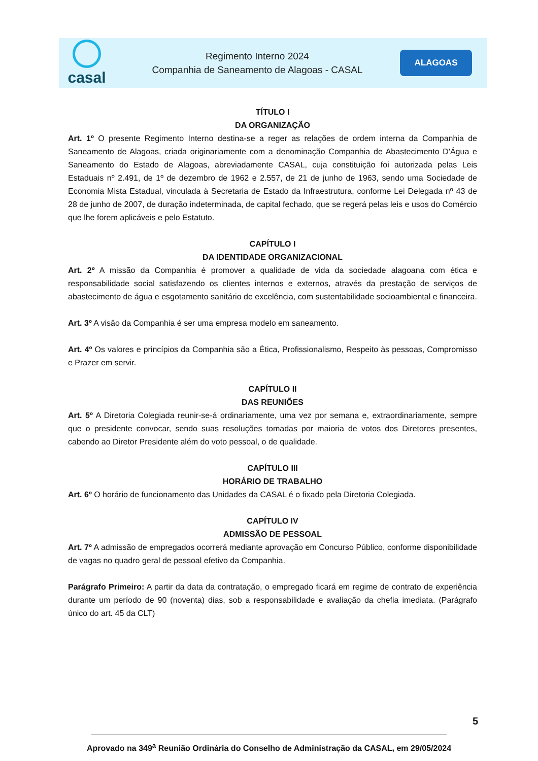casal
Regimento Interno 2024
Companhia de Saneamento de Alagoas - CASAL
ALAGOAS
TÍTULO I
DA ORGANIZAÇÃO
Art. 1º O presente Regimento Interno destina-se a reger as relações de ordem interna da Companhia de Saneamento de Alagoas, criada originariamente com a denominação Companhia de Abastecimento D'Água e Saneamento do Estado de Alagoas, abreviadamente CASAL, cuja constituição foi autorizada pelas Leis Estaduais nº 2.491, de 1º de dezembro de 1962 e 2.557, de 21 de junho de 1963, sendo uma Sociedade de Economia Mista Estadual, vinculada à Secretaria de Estado da Infraestrutura, conforme Lei Delegada nº 43 de 28 de junho de 2007, de duração indeterminada, de capital fechado, que se regerá pelas leis e usos do Comércio que lhe forem aplicáveis e pelo Estatuto.
CAPÍTULO I
DA IDENTIDADE ORGANIZACIONAL
Art. 2º A missão da Companhia é promover a qualidade de vida da sociedade alagoana com ética e responsabilidade social satisfazendo os clientes internos e externos, através da prestação de serviços de abastecimento de água e esgotamento sanitário de excelência, com sustentabilidade socioambiental e financeira.
Art. 3º A visão da Companhia é ser uma empresa modelo em saneamento.
Art. 4º Os valores e princípios da Companhia são a Ética, Profissionalismo, Respeito às pessoas, Compromisso e Prazer em servir.
CAPÍTULO II
DAS REUNIÕES
Art. 5º A Diretoria Colegiada reunir-se-á ordinariamente, uma vez por semana e, extraordinariamente, sempre que o presidente convocar, sendo suas resoluções tomadas por maioria de votos dos Diretores presentes, cabendo ao Diretor Presidente além do voto pessoal, o de qualidade.
CAPÍTULO III
HORÁRIO DE TRABALHO
Art. 6º O horário de funcionamento das Unidades da CASAL é o fixado pela Diretoria Colegiada.
CAPÍTULO IV
ADMISSÃO DE PESSOAL
Art. 7º A admissão de empregados ocorrerá mediante aprovação em Concurso Público, conforme disponibilidade de vagas no quadro geral de pessoal efetivo da Companhia.
Parágrafo Primeiro: A partir da data da contratação, o empregado ficará em regime de contrato de experiência durante um período de 90 (noventa) dias, sob a responsabilidade e avaliação da chefia imediata. (Parágrafo único do art. 45 da CLT)
5
Aprovado na 349<sup>a</sup> Reunião Ordinária do Conselho de Administração da CASAL, em 29/05/2024